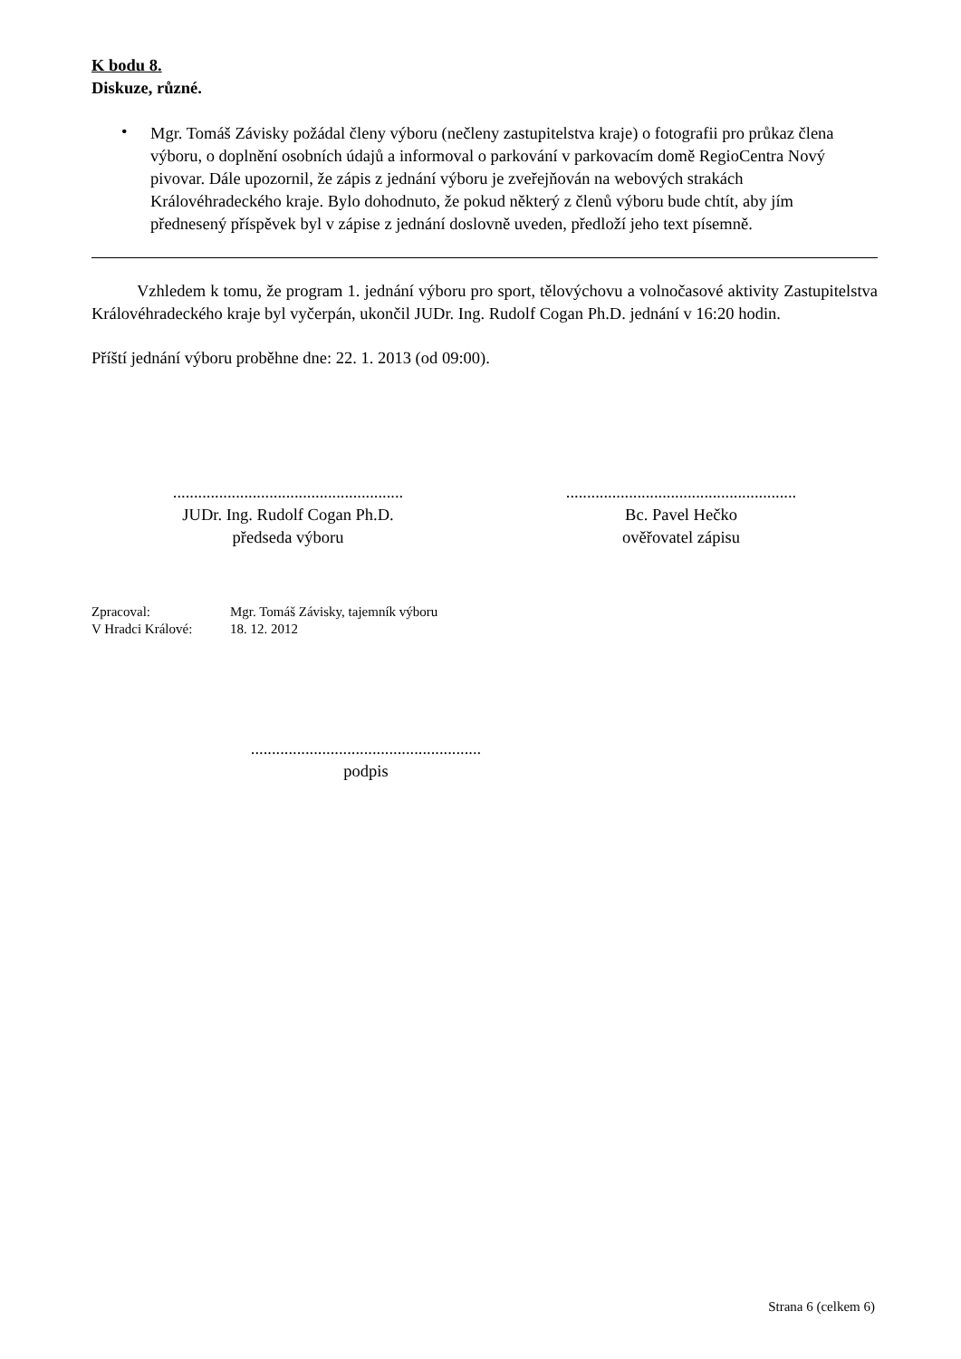K bodu 8.
Diskuze, různé.
•
Mgr. Tomáš Závisky požádal členy výboru (nečleny zastupitelstva kraje) o fotografii pro průkaz člena výboru, o doplnění osobních údajů a informoval o parkování v parkovacím domě RegioCentra Nový pivovar. Dále upozornil, že zápis z jednání výboru je zveřejňován na webových strakách Královéhradeckého kraje. Bylo dohodnuto, že pokud některý z členů výboru bude chtít, aby jím přednesený příspěvek byl v zápise z jednání doslovně uveden, předloží jeho text písemně.
Vzhledem k tomu, že program 1. jednání výboru pro sport, tělovýchovu a volnočasové aktivity Zastupitelstva Královéhradeckého kraje byl vyčerpán, ukončil JUDr. Ing. Rudolf Cogan Ph.D. jednání v 16:20 hodin.
Příští jednání výboru proběhne dne: 22. 1. 2013 (od 09:00).
.......................................................
JUDr. Ing. Rudolf Cogan Ph.D.
předseda výboru
.......................................................
Bc. Pavel Hečko
ověřovatel zápisu
Zpracoval: Mgr. Tomáš Závisky, tajemník výboru
V Hradci Králové: 18. 12. 2012
.......................................................
podpis
Strana 6 (celkem 6)